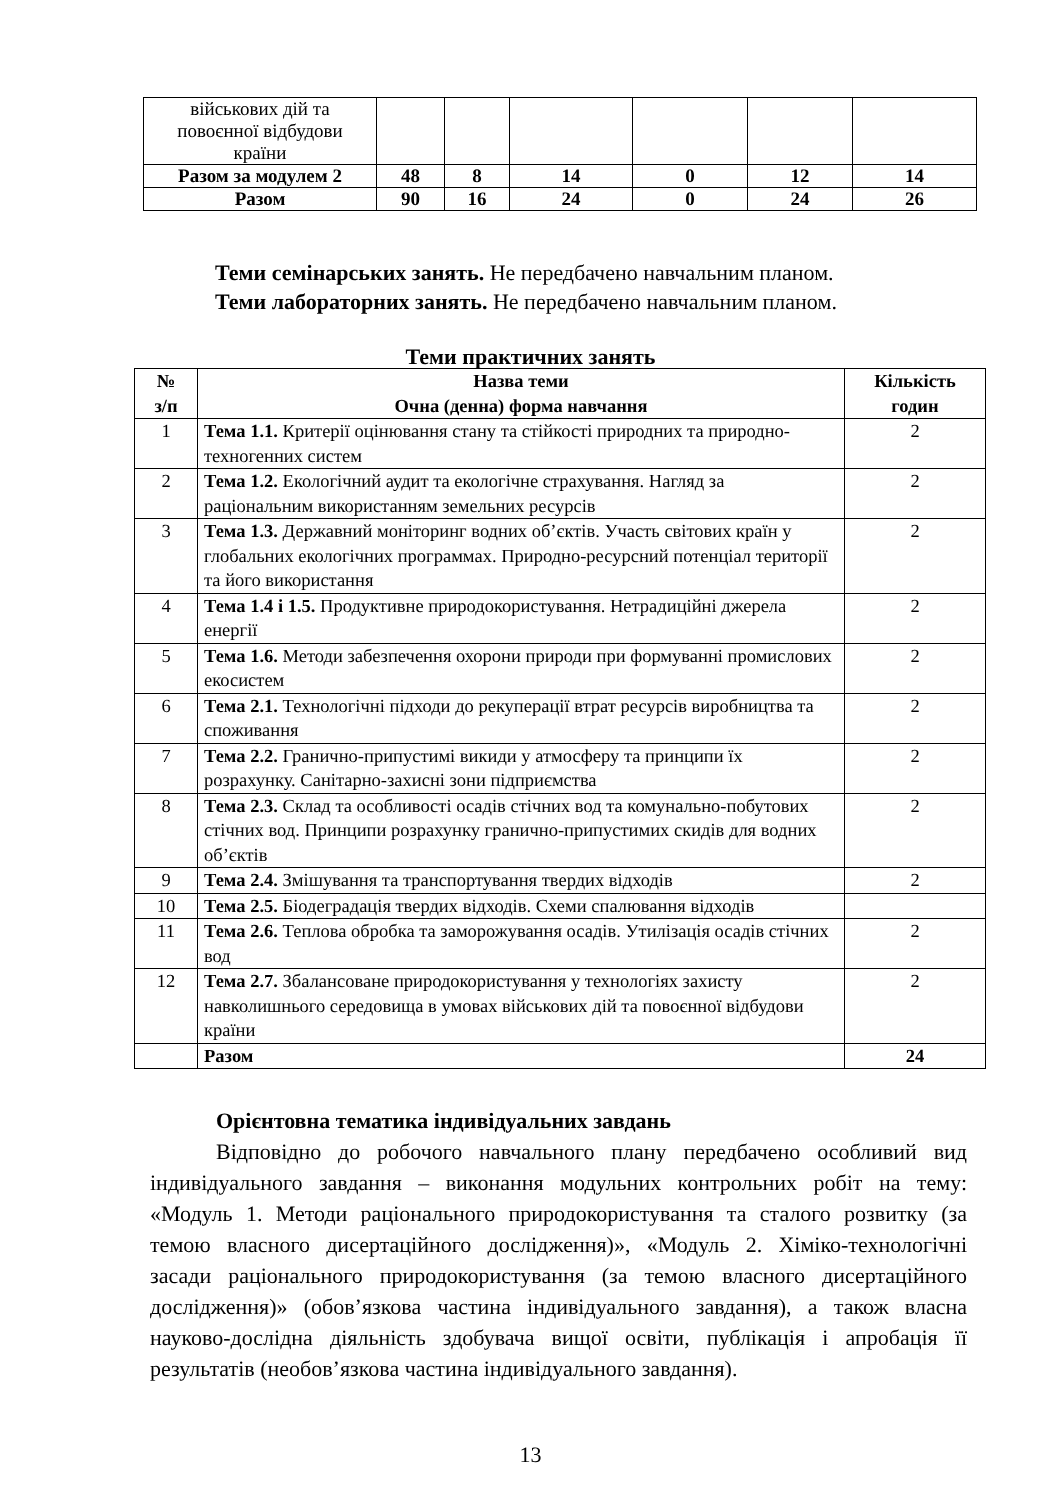| військових дій та повоєнної відбудови країни | | | | | | |
| Разом за модулем 2 | 48 | 8 | 14 | 0 | 12 | 14 |
| Разом | 90 | 16 | 24 | 0 | 24 | 26 |
Теми семінарських занять. Не передбачено навчальним планом.
Теми лабораторних занять. Не передбачено навчальним планом.
Теми практичних занять
| № з/п | Назва теми Очна (денна) форма навчання | Кількість годин |
| --- | --- | --- |
| 1 | Тема 1.1. Критерії оцінювання стану та стійкості природних та природно-техногенних систем | 2 |
| 2 | Тема 1.2. Екологічний аудит та екологічне страхування. Нагляд за раціональним використанням земельних ресурсів | 2 |
| 3 | Тема 1.3. Державний моніторинг водних об’єктів. Участь світових країн у глобальних екологічних программах. Природно-ресурсний потенціал території та його використання | 2 |
| 4 | Тема 1.4 і 1.5. Продуктивне природокористування. Нетрадиційні джерела енергії | 2 |
| 5 | Тема 1.6. Методи забезпечення охорони природи при формуванні промислових екосистем | 2 |
| 6 | Тема 2.1. Технологічні підходи до рекуперації втрат ресурсів виробництва та споживання | 2 |
| 7 | Тема 2.2. Гранично-припустимі викиди у атмосферу та принципи їх розрахунку. Санітарно-захисні зони підприємства | 2 |
| 8 | Тема 2.3. Склад та особливості осадів стічних вод та комунально-побутових стічних вод. Принципи розрахунку гранично-припустимих скидів для водних об’єктів | 2 |
| 9 | Тема 2.4. Змішування та транспортування твердих відходів | 2 |
| 10 | Тема 2.5. Біодеградація твердих відходів. Схеми спалювання відходів | |
| 11 | Тема 2.6. Теплова обробка та заморожування осадів. Утилізація осадів стічних вод | 2 |
| 12 | Тема 2.7. Збалансоване природокористування у технологіях захисту навколишнього середовища в умовах військових дій та повоєнної відбудови країни | 2 |
| | Разом | 24 |
Орієнтовна тематика індивідуальних завдань
Відповідно до робочого навчального плану передбачено особливий вид індивідуального завдання – виконання модульних контрольних робіт на тему: «Модуль 1. Методи раціонального природокористування та сталого розвитку (за темою власного дисертаційного дослідження)», «Модуль 2. Хіміко-технологічні засади раціонального природокористування (за темою власного дисертаційного дослідження)» (обов’язкова частина індивідуального завдання), а також власна науково-дослідна діяльність здобувача вищої освіти, публікація і апробація її результатів (необов’язкова частина індивідуального завдання).
13